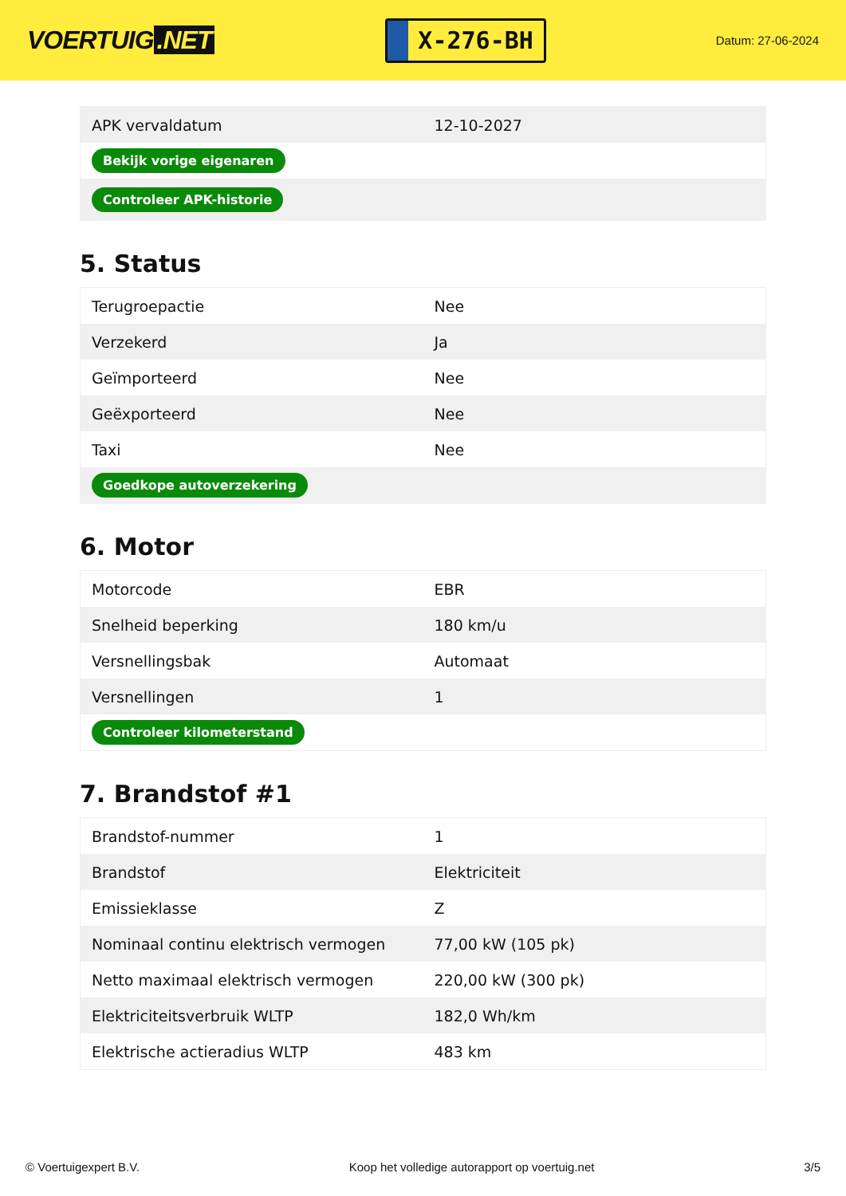VOERTUIG.NET
X-276-BH
Datum: 27-06-2024
| APK vervaldatum | 12-10-2027 |
| Bekijk vorige eigenaren | |
| Controleer APK-historie | |
5. Status
| Terugroepactie | Nee |
| Verzekerd | Ja |
| Geïmporteerd | Nee |
| Geëxporteerd | Nee |
| Taxi | Nee |
| Goedkope autoverzekering | |
6. Motor
| Motorcode | EBR |
| Snelheid beperking | 180 km/u |
| Versnellingsbak | Automaat |
| Versnellingen | 1 |
| Controleer kilometerstand | |
7. Brandstof #1
| Brandstof-nummer | 1 |
| Brandstof | Elektriciteit |
| Emissieklasse | Z |
| Nominaal continu elektrisch vermogen | 77,00 kW (105 pk) |
| Netto maximaal elektrisch vermogen | 220,00 kW (300 pk) |
| Elektriciteitsverbruik WLTP | 182,0 Wh/km |
| Elektrische actieradius WLTP | 483 km |
© Voertuigexpert B.V. Koop het volledige autorapport op voertuig.net 3/5